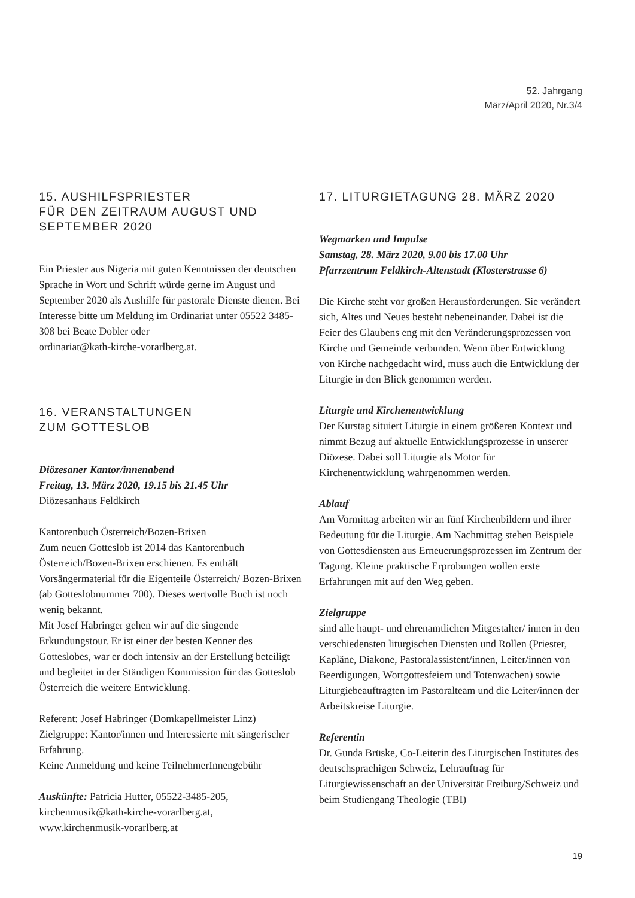52. Jahrgang
März/April 2020, Nr.3/4
15. AUSHILFSPRIESTER
FÜR DEN ZEITRAUM AUGUST UND
SEPTEMBER 2020
Ein Priester aus Nigeria mit guten Kenntnissen der deutschen Sprache in Wort und Schrift würde gerne im August und September 2020 als Aushilfe für pastorale Dienste dienen. Bei Interesse bitte um Meldung im Ordinariat unter 05522 3485-308 bei Beate Dobler oder
ordinariat@kath-kirche-vorarlberg.at.
16. VERANSTALTUNGEN
ZUM GOTTESLOB
Diözesaner Kantor/innenabend
Freitag, 13. März 2020, 19.15 bis 21.45 Uhr
Diözesanhaus Feldkirch
Kantorenbuch Österreich/Bozen-Brixen
Zum neuen Gotteslob ist 2014 das Kantorenbuch Österreich/Bozen-Brixen erschienen. Es enthält Vorsängermaterial für die Eigenteile Österreich/ Bozen-Brixen (ab Gotteslobnummer 700). Dieses wertvolle Buch ist noch wenig bekannt.
Mit Josef Habringer gehen wir auf die singende Erkundungstour. Er ist einer der besten Kenner des Gotteslobes, war er doch intensiv an der Erstellung beteiligt und begleitet in der Ständigen Kommission für das Gotteslob Österreich die weitere Entwicklung.
Referent: Josef Habringer (Domkapellmeister Linz)
Zielgruppe: Kantor/innen und Interessierte mit sängerischer Erfahrung.
Keine Anmeldung und keine TeilnehmerInnengebühr
Auskünfte: Patricia Hutter, 05522-3485-205,
kirchenmusik@kath-kirche-vorarlberg.at,
www.kirchenmusik-vorarlberg.at
17. LITURGIETAGUNG 28. MÄRZ 2020
Wegmarken und Impulse
Samstag, 28. März 2020, 9.00 bis 17.00 Uhr
Pfarrzentrum Feldkirch-Altenstadt (Klosterstrasse 6)
Die Kirche steht vor großen Herausforderungen. Sie verändert sich, Altes und Neues besteht nebeneinander. Dabei ist die Feier des Glaubens eng mit den Veränderungsprozessen von Kirche und Gemeinde verbunden. Wenn über Entwicklung von Kirche nachgedacht wird, muss auch die Entwicklung der Liturgie in den Blick genommen werden.
Liturgie und Kirchenentwicklung
Der Kurstag situiert Liturgie in einem größeren Kontext und nimmt Bezug auf aktuelle Entwicklungsprozesse in unserer Diözese. Dabei soll Liturgie als Motor für Kirchenentwicklung wahrgenommen werden.
Ablauf
Am Vormittag arbeiten wir an fünf Kirchenbildern und ihrer Bedeutung für die Liturgie. Am Nachmittag stehen Beispiele von Gottesdiensten aus Erneuerungsprozessen im Zentrum der Tagung. Kleine praktische Erprobungen wollen erste Erfahrungen mit auf den Weg geben.
Zielgruppe
sind alle haupt- und ehrenamtlichen Mitgestalter/ innen in den verschiedensten liturgischen Diensten und Rollen (Priester, Kapläne, Diakone, Pastoralassistent/innen, Leiter/innen von Beerdigungen, Wortgottesfeiern und Totenwachen) sowie Liturgiebeauftragten im Pastoralteam und die Leiter/innen der Arbeitskreise Liturgie.
Referentin
Dr. Gunda Brüske, Co-Leiterin des Liturgischen Institutes des deutschsprachigen Schweiz, Lehrauftrag für Liturgiewissenschaft an der Universität Freiburg/Schweiz und beim Studiengang Theologie (TBI)
19